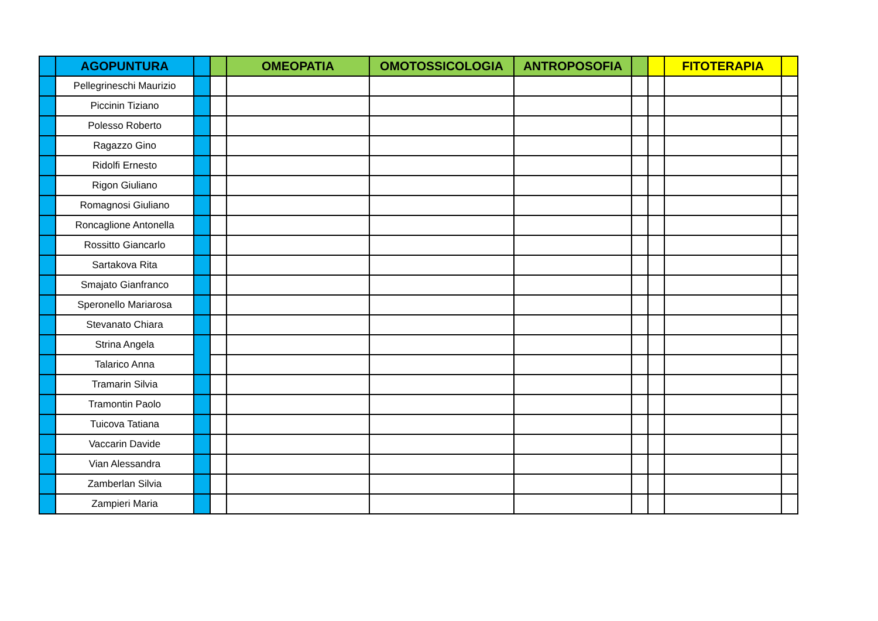| | AGOPUNTURA | | | OMEOPATIA | OMOTOSSICOLOGIA | ANTROPOSOFIA | | | FITOTERAPIA | |
| --- | --- | --- | --- | --- | --- | --- | --- | --- | --- | --- |
| | Pellegrineschi Maurizio | | | | | | | | | |
| | Piccinin Tiziano | | | | | | | | | |
| | Polesso Roberto | | | | | | | | | |
| | Ragazzo Gino | | | | | | | | | |
| | Ridolfi Ernesto | | | | | | | | | |
| | Rigon Giuliano | | | | | | | | | |
| | Romagnosi Giuliano | | | | | | | | | |
| | Roncaglione Antonella | | | | | | | | | |
| | Rossitto Giancarlo | | | | | | | | | |
| | Sartakova Rita | | | | | | | | | |
| | Smajato Gianfranco | | | | | | | | | |
| | Speronello Mariarosa | | | | | | | | | |
| | Stevanato Chiara | | | | | | | | | |
| | Strina Angela | | | | | | | | | |
| | Talarico Anna | | | | | | | | | |
| | Tramarin Silvia | | | | | | | | | |
| | Tramontin Paolo | | | | | | | | | |
| | Tuicova Tatiana | | | | | | | | | |
| | Vaccarin Davide | | | | | | | | | |
| | Vian Alessandra | | | | | | | | | |
| | Zamberlan Silvia | | | | | | | | | |
| | Zampieri Maria | | | | | | | | | |